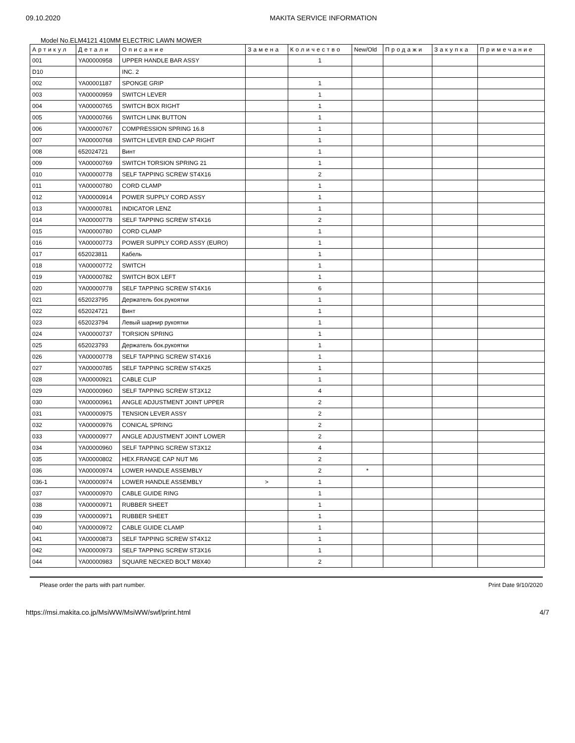09.10.2020 MAKITA SERVICE INFORMATION
Model No.ELM4121 410MM ELECTRIC LAWN MOWER
| Артикул | Детали | Описание | Замена | Количество | New/Old | Продажи | Закупка | Примечание |
| --- | --- | --- | --- | --- | --- | --- | --- | --- |
| 001 | YA00000958 | UPPER HANDLE BAR ASSY | | 1 | | | | |
| D10 | | INC. 2 | | | | | | |
| 002 | YA00001187 | SPONGE GRIP | | 1 | | | | |
| 003 | YA00000959 | SWITCH LEVER | | 1 | | | | |
| 004 | YA00000765 | SWITCH BOX RIGHT | | 1 | | | | |
| 005 | YA00000766 | SWITCH LINK BUTTON | | 1 | | | | |
| 006 | YA00000767 | COMPRESSION SPRING 16.8 | | 1 | | | | |
| 007 | YA00000768 | SWITCH LEVER END CAP RIGHT | | 1 | | | | |
| 008 | 652024721 | Винт | | 1 | | | | |
| 009 | YA00000769 | SWITCH TORSION SPRING 21 | | 1 | | | | |
| 010 | YA00000778 | SELF TAPPING SCREW ST4X16 | | 2 | | | | |
| 011 | YA00000780 | CORD CLAMP | | 1 | | | | |
| 012 | YA00000914 | POWER SUPPLY CORD ASSY | | 1 | | | | |
| 013 | YA00000781 | INDICATOR LENZ | | 1 | | | | |
| 014 | YA00000778 | SELF TAPPING SCREW ST4X16 | | 2 | | | | |
| 015 | YA00000780 | CORD CLAMP | | 1 | | | | |
| 016 | YA00000773 | POWER SUPPLY CORD ASSY (EURO) | | 1 | | | | |
| 017 | 652023811 | Кабель | | 1 | | | | |
| 018 | YA00000772 | SWITCH | | 1 | | | | |
| 019 | YA00000782 | SWITCH BOX LEFT | | 1 | | | | |
| 020 | YA00000778 | SELF TAPPING SCREW ST4X16 | | 6 | | | | |
| 021 | 652023795 | Держатель бок.рукоятки | | 1 | | | | |
| 022 | 652024721 | Винт | | 1 | | | | |
| 023 | 652023794 | Левый шарнир рукоятки | | 1 | | | | |
| 024 | YA00000737 | TORSION SPRING | | 1 | | | | |
| 025 | 652023793 | Держатель бок.рукоятки | | 1 | | | | |
| 026 | YA00000778 | SELF TAPPING SCREW ST4X16 | | 1 | | | | |
| 027 | YA00000785 | SELF TAPPING SCREW ST4X25 | | 1 | | | | |
| 028 | YA00000921 | CABLE CLIP | | 1 | | | | |
| 029 | YA00000960 | SELF TAPPING SCREW ST3X12 | | 4 | | | | |
| 030 | YA00000961 | ANGLE ADJUSTMENT JOINT UPPER | | 2 | | | | |
| 031 | YA00000975 | TENSION LEVER ASSY | | 2 | | | | |
| 032 | YA00000976 | CONICAL SPRING | | 2 | | | | |
| 033 | YA00000977 | ANGLE ADJUSTMENT JOINT LOWER | | 2 | | | | |
| 034 | YA00000960 | SELF TAPPING SCREW ST3X12 | | 4 | | | | |
| 035 | YA00000802 | HEX.FRANGE CAP NUT M6 | | 2 | | | | |
| 036 | YA00000974 | LOWER HANDLE ASSEMBLY | | 2 | * | | | |
| 036-1 | YA00000974 | LOWER HANDLE ASSEMBLY | > | 1 | | | | |
| 037 | YA00000970 | CABLE GUIDE RING | | 1 | | | | |
| 038 | YA00000971 | RUBBER SHEET | | 1 | | | | |
| 039 | YA00000971 | RUBBER SHEET | | 1 | | | | |
| 040 | YA00000972 | CABLE GUIDE CLAMP | | 1 | | | | |
| 041 | YA00000873 | SELF TAPPING SCREW ST4X12 | | 1 | | | | |
| 042 | YA00000973 | SELF TAPPING SCREW ST3X16 | | 1 | | | | |
| 044 | YA00000983 | SQUARE NECKED BOLT M8X40 | | 2 | | | | |
Please order the parts with part number. Print Date 9/10/2020
https://msi.makita.co.jp/MsiWW/MsiWW/swf/print.html 4/7